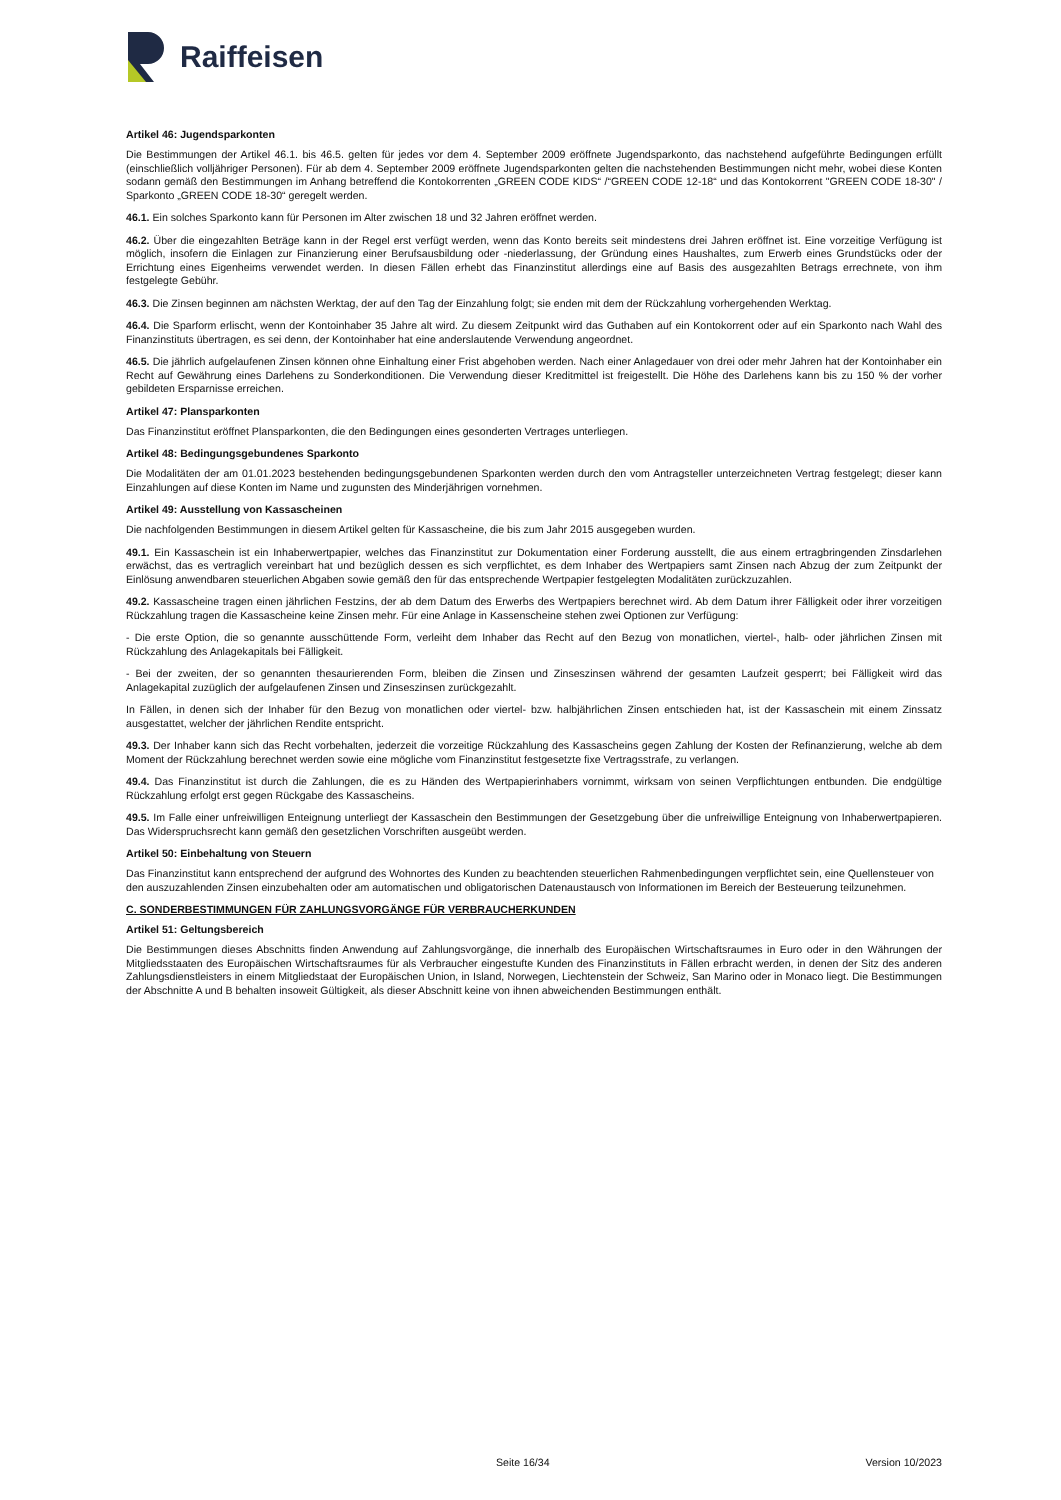Raiffeisen
Artikel 46: Jugendsparkonten
Die Bestimmungen der Artikel 46.1. bis 46.5. gelten für jedes vor dem 4. September 2009 eröffnete Jugendsparkonto, das nachstehend aufgeführte Bedingungen erfüllt (einschließlich volljähriger Personen). Für ab dem 4. September 2009 eröffnete Jugendsparkonten gelten die nachstehenden Bestimmungen nicht mehr, wobei diese Konten sodann gemäß den Bestimmungen im Anhang betreffend die Kontokorrenten „GREEN CODE KIDS“ /“GREEN CODE 12-18“ und das Kontokorrent "GREEN CODE 18-30" / Sparkonto „GREEN CODE 18-30“ geregelt werden.
46.1. Ein solches Sparkonto kann für Personen im Alter zwischen 18 und 32 Jahren eröffnet werden.
46.2. Über die eingezahlten Beträge kann in der Regel erst verfügt werden, wenn das Konto bereits seit mindestens drei Jahren eröffnet ist. Eine vorzeitige Verfügung ist möglich, insofern die Einlagen zur Finanzierung einer Berufsausbildung oder -niederlassung, der Gründung eines Haushaltes, zum Erwerb eines Grundstücks oder der Errichtung eines Eigenheims verwendet werden. In diesen Fällen erhebt das Finanzinstitut allerdings eine auf Basis des ausgezahlten Betrags errechnete, von ihm festgelegte Gebühr.
46.3. Die Zinsen beginnen am nächsten Werktag, der auf den Tag der Einzahlung folgt; sie enden mit dem der Rückzahlung vorhergehenden Werktag.
46.4. Die Sparform erlischt, wenn der Kontoinhaber 35 Jahre alt wird. Zu diesem Zeitpunkt wird das Guthaben auf ein Kontokorrent oder auf ein Sparkonto nach Wahl des Finanzinstituts übertragen, es sei denn, der Kontoinhaber hat eine anderslautende Verwendung angeordnet.
46.5. Die jährlich aufgelaufenen Zinsen können ohne Einhaltung einer Frist abgehoben werden. Nach einer Anlagedauer von drei oder mehr Jahren hat der Kontoinhaber ein Recht auf Gewährung eines Darlehens zu Sonderkonditionen. Die Verwendung dieser Kreditmittel ist freigestellt. Die Höhe des Darlehens kann bis zu 150 % der vorher gebildeten Ersparnisse erreichen.
Artikel 47: Plansparkonten
Das Finanzinstitut eröffnet Plansparkonten, die den Bedingungen eines gesonderten Vertrages unterliegen.
Artikel 48: Bedingungsgebundenes Sparkonto
Die Modalitäten der am 01.01.2023 bestehenden bedingungsgebundenen Sparkonten werden durch den vom Antragsteller unterzeichneten Vertrag festgelegt; dieser kann Einzahlungen auf diese Konten im Name und zugunsten des Minderjährigen vornehmen.
Artikel 49: Ausstellung von Kassascheinen
Die nachfolgenden Bestimmungen in diesem Artikel gelten für Kassascheine, die bis zum Jahr 2015 ausgegeben wurden.
49.1. Ein Kassaschein ist ein Inhaberwertpapier, welches das Finanzinstitut zur Dokumentation einer Forderung ausstellt, die aus einem ertragbringenden Zinsdarlehen erwächst, das es vertraglich vereinbart hat und bezüglich dessen es sich verpflichtet, es dem Inhaber des Wertpapiers samt Zinsen nach Abzug der zum Zeitpunkt der Einlösung anwendbaren steuerlichen Abgaben sowie gemäß den für das entsprechende Wertpapier festgelegten Modalitäten zurückzuzahlen.
49.2. Kassascheine tragen einen jährlichen Festzins, der ab dem Datum des Erwerbs des Wertpapiers berechnet wird. Ab dem Datum ihrer Fälligkeit oder ihrer vorzeitigen Rückzahlung tragen die Kassascheine keine Zinsen mehr. Für eine Anlage in Kassenscheine stehen zwei Optionen zur Verfügung:
- Die erste Option, die so genannte ausschüttende Form, verleiht dem Inhaber das Recht auf den Bezug von monatlichen, viertel-, halb- oder jährlichen Zinsen mit Rückzahlung des Anlagekapitals bei Fälligkeit.
- Bei der zweiten, der so genannten thesaurierenden Form, bleiben die Zinsen und Zinseszinsen während der gesamten Laufzeit gesperrt; bei Fälligkeit wird das Anlagekapital zuzüglich der aufgelaufenen Zinsen und Zinseszinsen zurückgezahlt.
In Fällen, in denen sich der Inhaber für den Bezug von monatlichen oder viertel- bzw. halbjährlichen Zinsen entschieden hat, ist der Kassaschein mit einem Zinssatz ausgestattet, welcher der jährlichen Rendite entspricht.
49.3. Der Inhaber kann sich das Recht vorbehalten, jederzeit die vorzeitige Rückzahlung des Kassascheins gegen Zahlung der Kosten der Refinanzierung, welche ab dem Moment der Rückzahlung berechnet werden sowie eine mögliche vom Finanzinstitut festgesetzte fixe Vertragsstrafe, zu verlangen.
49.4. Das Finanzinstitut ist durch die Zahlungen, die es zu Händen des Wertpapierinhabers vornimmt, wirksam von seinen Verpflichtungen entbunden. Die endgültige Rückzahlung erfolgt erst gegen Rückgabe des Kassascheins.
49.5. Im Falle einer unfreiwilligen Enteignung unterliegt der Kassaschein den Bestimmungen der Gesetzgebung über die unfreiwillige Enteignung von Inhaberwertpapieren. Das Widerspruchsrecht kann gemäß den gesetzlichen Vorschriften ausgeübt werden.
Artikel 50: Einbehaltung von Steuern
Das Finanzinstitut kann entsprechend der aufgrund des Wohnortes des Kunden zu beachtenden steuerlichen Rahmenbedingungen verpflichtet sein, eine Quellensteuer von den auszuzahlenden Zinsen einzubehalten oder am automatischen und obligatorischen Datenaustausch von Informationen im Bereich der Besteuerung teilzunehmen.
C. SONDERBESTIMMUNGEN FÜR ZAHLUNGSVORGÄNGE FÜR VERBRAUCHERKUNDEN
Artikel 51: Geltungsbereich
Die Bestimmungen dieses Abschnitts finden Anwendung auf Zahlungsvorgänge, die innerhalb des Europäischen Wirtschaftsraumes in Euro oder in den Währungen der Mitgliedsstaaten des Europäischen Wirtschaftsraumes für als Verbraucher eingestufte Kunden des Finanzinstituts in Fällen erbracht werden, in denen der Sitz des anderen Zahlungsdienstleisters in einem Mitgliedstaat der Europäischen Union, in Island, Norwegen, Liechtenstein der Schweiz, San Marino oder in Monaco liegt. Die Bestimmungen der Abschnitte A und B behalten insoweit Gültigkeit, als dieser Abschnitt keine von ihnen abweichenden Bestimmungen enthält.
Seite 16/34 Version 10/2023